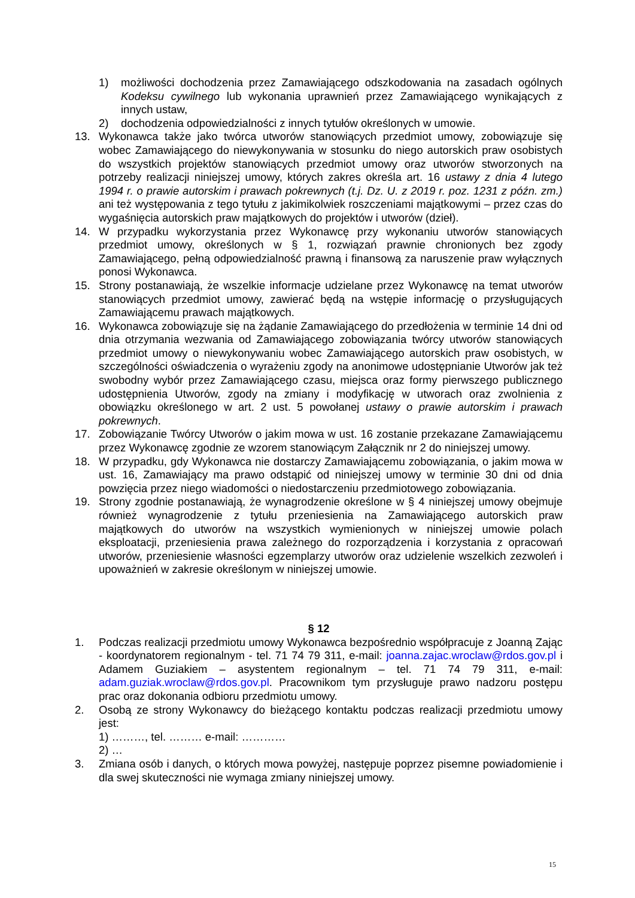1) możliwości dochodzenia przez Zamawiającego odszkodowania na zasadach ogólnych Kodeksu cywilnego lub wykonania uprawnień przez Zamawiającego wynikających z innych ustaw,
2) dochodzenia odpowiedzialności z innych tytułów określonych w umowie.
13. Wykonawca także jako twórca utworów stanowiących przedmiot umowy, zobowiązuje się wobec Zamawiającego do niewykonywania w stosunku do niego autorskich praw osobistych do wszystkich projektów stanowiących przedmiot umowy oraz utworów stworzonych na potrzeby realizacji niniejszej umowy, których zakres określa art. 16 ustawy z dnia 4 lutego 1994 r. o prawie autorskim i prawach pokrewnych (t.j. Dz. U. z 2019 r. poz. 1231 z późn. zm.) ani też występowania z tego tytułu z jakimikolwiek roszczeniami majątkowymi – przez czas do wygaśnięcia autorskich praw majątkowych do projektów i utworów (dzieł).
14. W przypadku wykorzystania przez Wykonawcę przy wykonaniu utworów stanowiących przedmiot umowy, określonych w § 1, rozwiązań prawnie chronionych bez zgody Zamawiającego, pełną odpowiedzialność prawną i finansową za naruszenie praw wyłącznych ponosi Wykonawca.
15. Strony postanawiają, że wszelkie informacje udzielane przez Wykonawcę na temat utworów stanowiących przedmiot umowy, zawierać będą na wstępie informację o przysługujących Zamawiającemu prawach majątkowych.
16. Wykonawca zobowiązuje się na żądanie Zamawiającego do przedłożenia w terminie 14 dni od dnia otrzymania wezwania od Zamawiającego zobowiązania twórcy utworów stanowiących przedmiot umowy o niewykonywaniu wobec Zamawiającego autorskich praw osobistych, w szczególności oświadczenia o wyrażeniu zgody na anonimowe udostępnianie Utworów jak też swobodny wybór przez Zamawiającego czasu, miejsca oraz formy pierwszego publicznego udostępnienia Utworów, zgody na zmiany i modyfikację w utworach oraz zwolnienia z obowiązku określonego w art. 2 ust. 5 powołanej ustawy o prawie autorskim i prawach pokrewnych.
17. Zobowiązanie Twórcy Utworów o jakim mowa w ust. 16 zostanie przekazane Zamawiającemu przez Wykonawcę zgodnie ze wzorem stanowiącym Załącznik nr 2 do niniejszej umowy.
18. W przypadku, gdy Wykonawca nie dostarczy Zamawiającemu zobowiązania, o jakim mowa w ust. 16, Zamawiający ma prawo odstąpić od niniejszej umowy w terminie 30 dni od dnia powzięcia przez niego wiadomości o niedostarczeniu przedmiotowego zobowiązania.
19. Strony zgodnie postanawiają, że wynagrodzenie określone w § 4 niniejszej umowy obejmuje również wynagrodzenie z tytułu przeniesienia na Zamawiającego autorskich praw majątkowych do utworów na wszystkich wymienionych w niniejszej umowie polach eksploatacji, przeniesienia prawa zależnego do rozporządzenia i korzystania z opracowań utworów, przeniesienie własności egzemplarzy utworów oraz udzielenie wszelkich zezwoleń i upoważnień w zakresie określonym w niniejszej umowie.
§ 12
1. Podczas realizacji przedmiotu umowy Wykonawca bezpośrednio współpracuje z Joanną Zając - koordynatorem regionalnym - tel. 71 74 79 311, e-mail: joanna.zajac.wroclaw@rdos.gov.pl i Adamem Guziakiem – asystentem regionalnym – tel. 71 74 79 311, e-mail: adam.guziak.wroclaw@rdos.gov.pl. Pracownikom tym przysługuje prawo nadzoru postępu prac oraz dokonania odbioru przedmiotu umowy.
2. Osobą ze strony Wykonawcy do bieżącego kontaktu podczas realizacji przedmiotu umowy jest:
1) ………, tel. ……… e-mail: …………
2) …
3. Zmiana osób i danych, o których mowa powyżej, następuje poprzez pisemne powiadomienie i dla swej skuteczności nie wymaga zmiany niniejszej umowy.
15